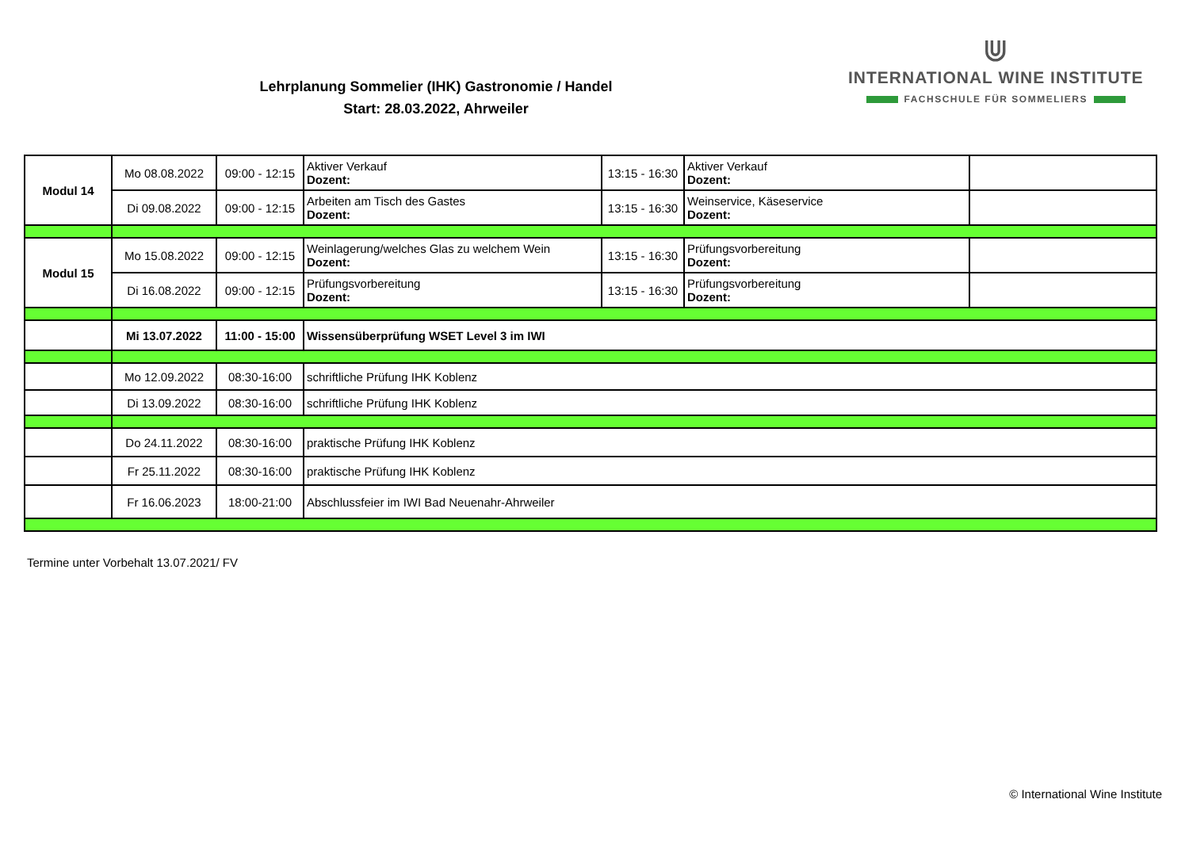Lehrplanung Sommelier (IHK) Gastronomie / Handel
Start: 28.03.2022, Ahrweiler
⋓
INTERNATIONAL WINE INSTITUTE
FACHSCHULE FÜR SOMMELIERS
| Modul 14 | Mo 08.08.2022 | 09:00 - 12:15 | Aktiver Verkauf Dozent: | 13:15 - 16:30 | Aktiver Verkauf Dozent: | |
| | Di 09.08.2022 | 09:00 - 12:15 | Arbeiten am Tisch des Gastes Dozent: | 13:15 - 16:30 | Weinservice, Käseservice Dozent: | |
| Modul 15 | Mo 15.08.2022 | 09:00 - 12:15 | Weinlagerung/welches Glas zu welchem Wein Dozent: | 13:15 - 16:30 | Prüfungsvorbereitung Dozent: | |
| | Di 16.08.2022 | 09:00 - 12:15 | Prüfungsvorbereitung Dozent: | 13:15 - 16:30 | Prüfungsvorbereitung Dozent: | |
| | Mi 13.07.2022 | 11:00 - 15:00 | Wissensüberprüfung WSET Level 3 im IWI | | | |
| | Mo 12.09.2022 | 08:30-16:00 | schriftliche Prüfung IHK Koblenz | | | |
| | Di 13.09.2022 | 08:30-16:00 | schriftliche Prüfung IHK Koblenz | | | |
| | Do 24.11.2022 | 08:30-16:00 | praktische Prüfung IHK Koblenz | | | |
| | Fr 25.11.2022 | 08:30-16:00 | praktische Prüfung IHK Koblenz | | | |
| | Fr 16.06.2023 | 18:00-21:00 | Abschlussfeier im IWI Bad Neuenahr-Ahrweiler | | | |
Termine unter Vorbehalt 13.07.2021/ FV
© International Wine Institute